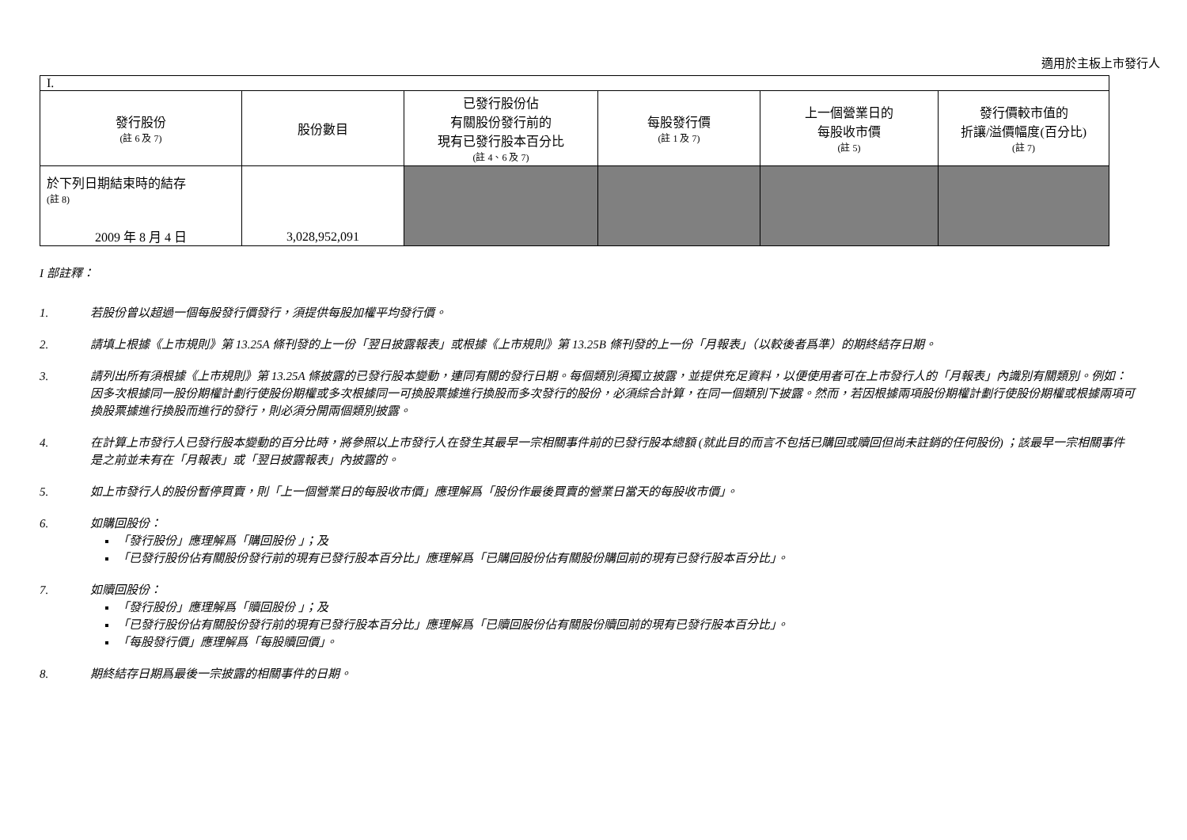適用於主板上市發行人
| I. | | | | | |
| 發行股份 (註 6 及 7) | 股份數目 | 已發行股份佔 有關股份發行前的 現有已發行股本百分比 (註 4、6 及 7) | 每股發行價 (註 1 及 7) | 上一個營業日的 每股收市價 (註 5) | 發行價較市值的 折讓/溢價幅度(百分比) (註 7) |
| 於下列日期結束時的結存 (註 8) 2009 年 8 月 4 日 | 3,028,952,091 | | | | |
I 部註釋：
1. 若股份曾以超過一個每股發行價發行，須提供每股加權平均發行價。
2. 請填上根據《上市規則》第 13.25A 條刊發的上一份「翌日披露報表」或根據《上市規則》第 13.25B 條刊發的上一份「月報表」（以較後者爲準）的期終結存日期。
3. 請列出所有須根據《上市規則》第 13.25A 條披露的已發行股本變動，連同有關的發行日期。每個類別須獨立披露，並提供充足資料，以便使用者可在上市發行人的「月報表」內識別有關類別。例如：因多次根據同一股份期權計劃行使股份期權或多次根據同一可換股票據進行換股而多次發行的股份，必須綜合計算，在同一個類別下披露。然而，若因根據兩項股份期權計劃行使股份期權或根據兩項可換股票據進行換股而進行的發行，則必須分開兩個類別披露。
4. 在計算上市發行人已發行股本變動的百分比時，將參照以上市發行人在發生其最早一宗相關事件前的已發行股本總額 (就此目的而言不包括已購回或贖回但尚未註銷的任何股份) ；該最早一宗相關事件是之前並未有在「月報表」或「翌日披露報表」內披露的。
5. 如上市發行人的股份暫停買賣，則「上一個營業日的每股收市價」應理解爲「股份作最後買賣的營業日當天的每股收市價」。
6. 如購回股份：
「發行股份」應理解爲「購回股份 」；及
「已發行股份佔有關股份發行前的現有已發行股本百分比」應理解爲「已購回股份佔有關股份購回前的現有已發行股本百分比」。
7. 如贖回股份：
「發行股份」應理解爲「贖回股份 」；及
「已發行股份佔有關股份發行前的現有已發行股本百分比」應理解爲「已贖回股份佔有關股份贖回前的現有已發行股本百分比」。
「每股發行價」應理解爲「每股贖回價」。
8. 期終結存日期爲最後一宗披露的相關事件的日期。